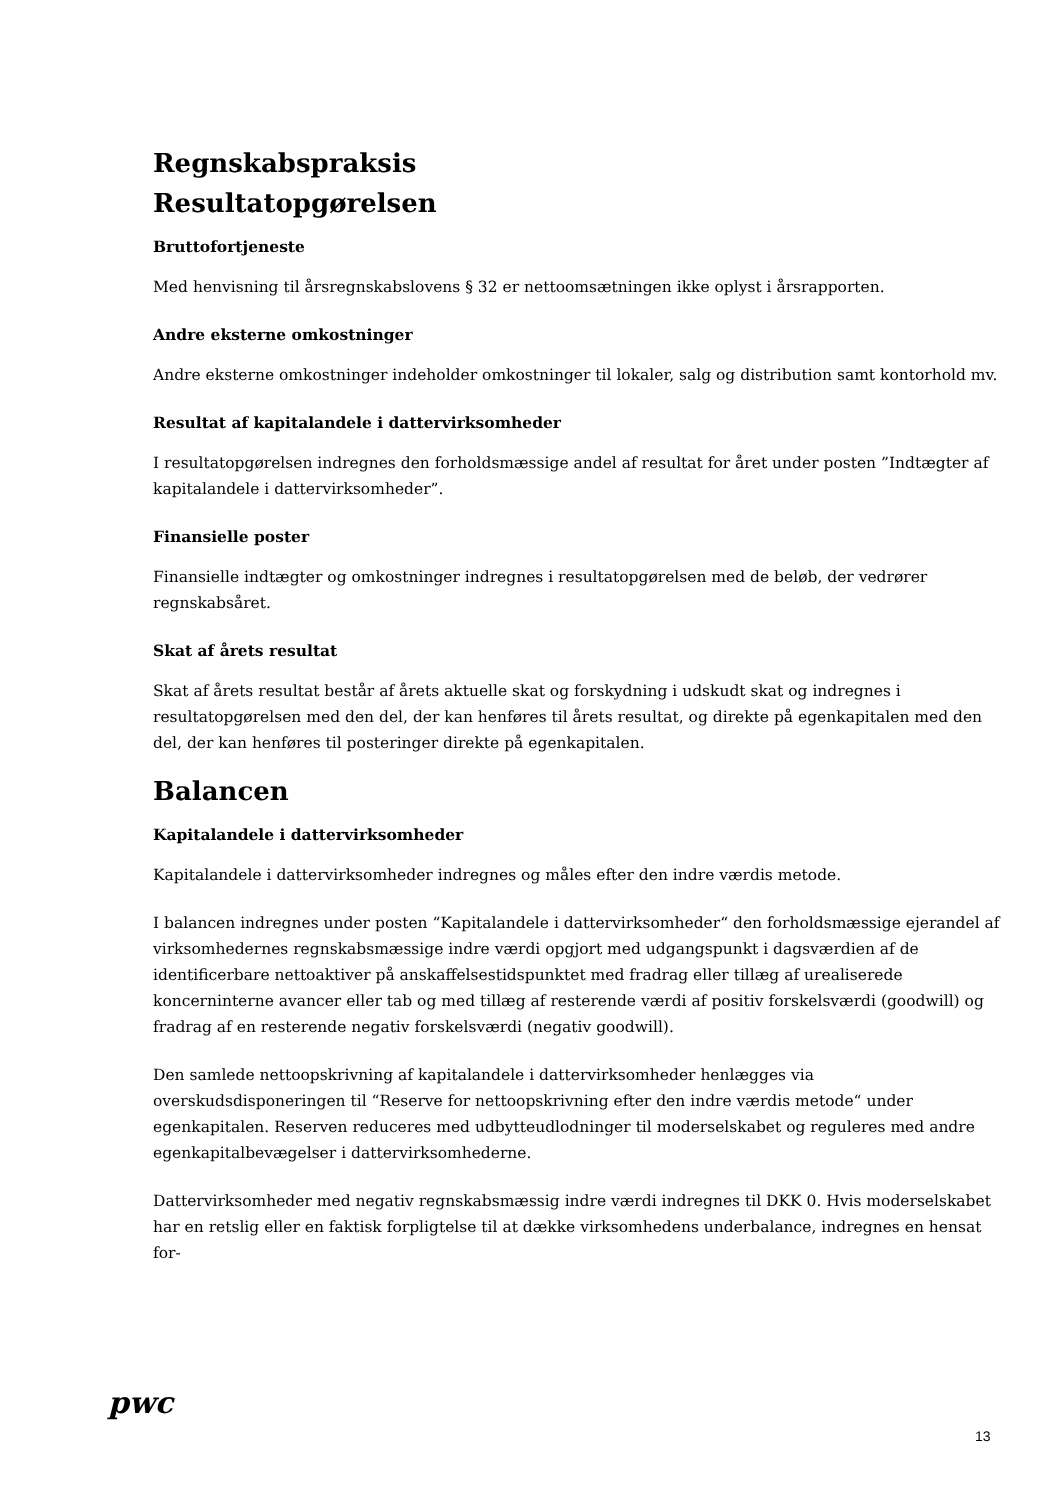Regnskabspraksis
Resultatopgørelsen
Bruttofortjeneste
Med henvisning til årsregnskabslovens § 32 er nettoomsætningen ikke oplyst i årsrapporten.
Andre eksterne omkostninger
Andre eksterne omkostninger indeholder omkostninger til lokaler, salg og distribution samt kontorhold mv.
Resultat af kapitalandele i dattervirksomheder
I resultatopgørelsen indregnes den forholdsmæssige andel af resultat for året under posten ”Indtægter af kapitalandele i dattervirksomheder”.
Finansielle poster
Finansielle indtægter og omkostninger indregnes i resultatopgørelsen med de beløb, der vedrører regnskabsåret.
Skat af årets resultat
Skat af årets resultat består af årets aktuelle skat og forskydning i udskudt skat og indregnes i resultatopgørelsen med den del, der kan henføres til årets resultat, og direkte på egenkapitalen med den del, der kan henføres til posteringer direkte på egenkapitalen.
Balancen
Kapitalandele i dattervirksomheder
Kapitalandele i dattervirksomheder indregnes og måles efter den indre værdis metode.
I balancen indregnes under posten “Kapitalandele i dattervirksomheder“ den forholdsmæssige ejerandel af virksomhedernes regnskabsmæssige indre værdi opgjort med udgangspunkt i dagsværdien af de identificerbare nettoaktiver på anskaffelsestidspunktet med fradrag eller tillæg af urealiserede koncerninterne avancer eller tab og med tillæg af resterende værdi af positiv forskelsværdi (goodwill) og fradrag af en resterende negativ forskelsværdi (negativ goodwill).
Den samlede nettoopskrivning af kapitalandele i dattervirksomheder henlægges via overskudsdisponeringen til “Reserve for nettoopskrivning efter den indre værdis metode“ under egenkapitalen. Reserven reduceres med udbytteudlodninger til moderselskabet og reguleres med andre egenkapitalbevægelser i dattervirksomhederne.
Dattervirksomheder med negativ regnskabsmæssig indre værdi indregnes til DKK 0. Hvis moderselskabet har en retslig eller en faktisk forpligtelse til at dække virksomhedens underbalance, indregnes en hensat for-
pwc
13